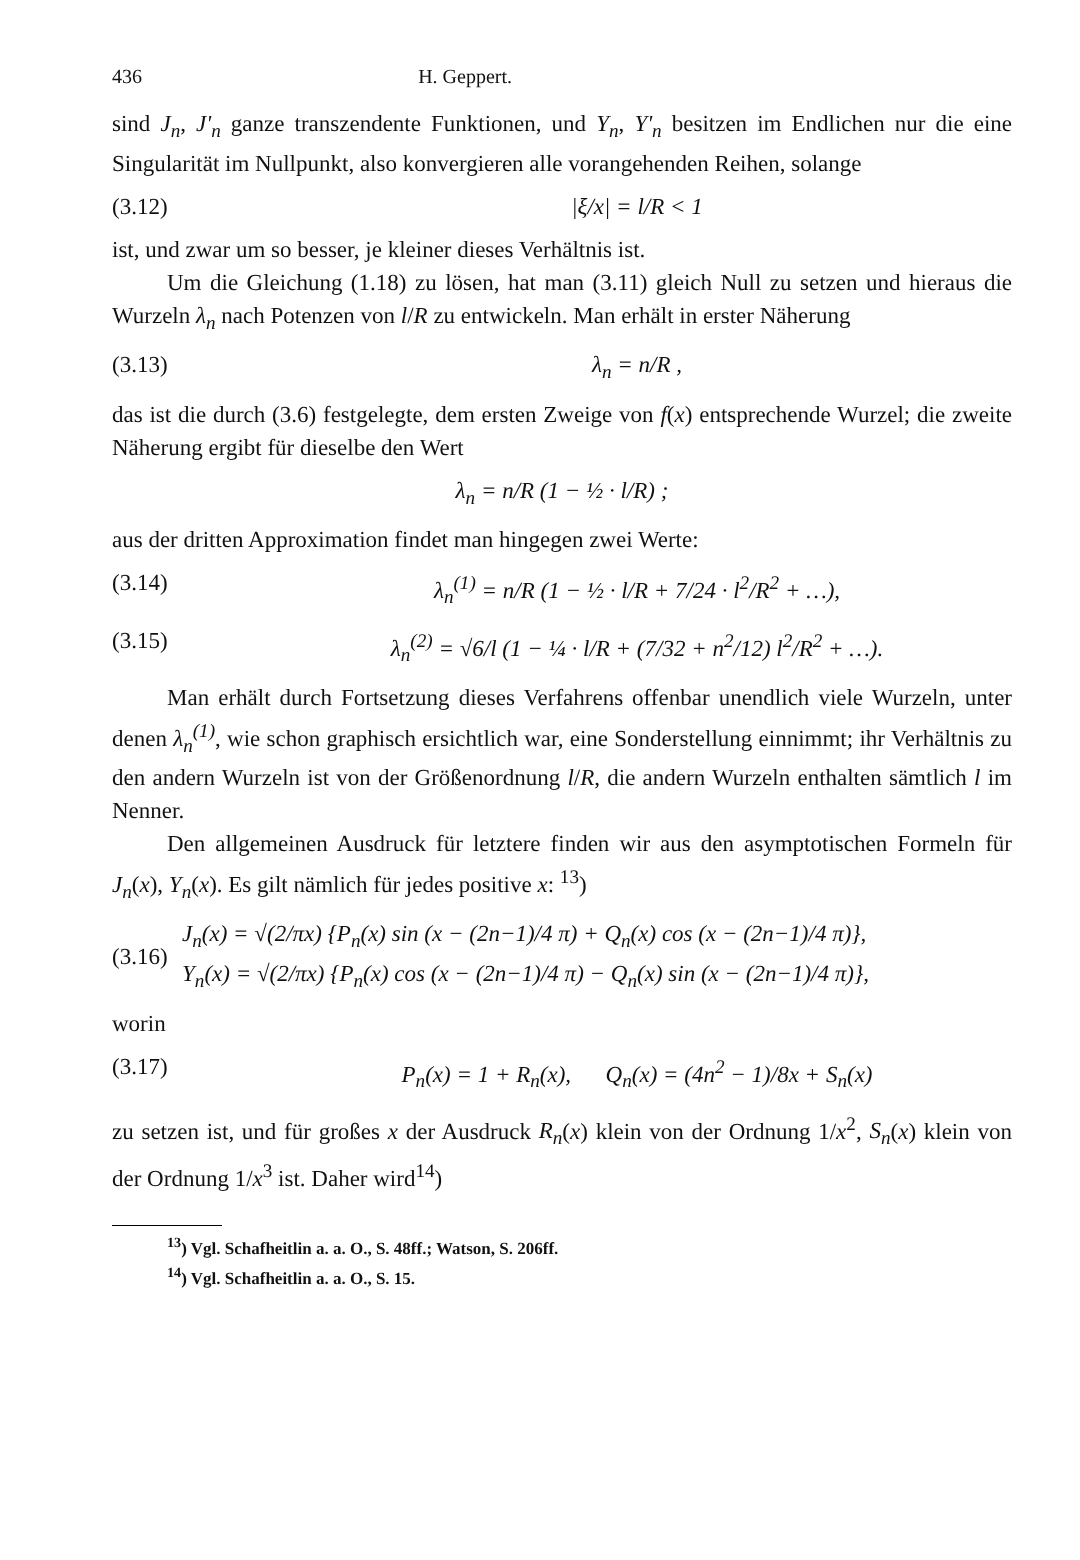436 H. Geppert.
sind J<sub>n</sub>, J'<sub>n</sub> ganze transzendente Funktionen, und Y<sub>n</sub>, Y'<sub>n</sub> besitzen im Endlichen nur die eine Singularität im Nullpunkt, also konvergieren alle vorangehenden Reihen, solange
(3.12) |ξ/x| = l/R < 1
ist, und zwar um so besser, je kleiner dieses Verhältnis ist.
Um die Gleichung (1.18) zu lösen, hat man (3.11) gleich Null zu setzen und hieraus die Wurzeln λ<sub>n</sub> nach Potenzen von l/R zu entwickeln. Man erhält in erster Näherung
(3.13) λ<sub>n</sub> = n/R ,
das ist die durch (3.6) festgelegte, dem ersten Zweige von f(x) entsprechende Wurzel; die zweite Näherung ergibt für dieselbe den Wert
λ<sub>n</sub> = n/R (1 − ½ · l/R) ;
aus der dritten Approximation findet man hingegen zwei Werte:
(3.14) λ<sub>n</sub><sup>(1)</sup> = n/R (1 − ½ · l/R + 7/24 · l<sup>2</sup>/R<sup>2</sup> + …),
(3.15) λ<sub>n</sub><sup>(2)</sup> = √6/l (1 − ¼ · l/R + (7/32 + n<sup>2</sup>/12) l<sup>2</sup>/R<sup>2</sup> + …).
Man erhält durch Fortsetzung dieses Verfahrens offenbar unendlich viele Wurzeln, unter denen λ<sub>n</sub><sup>(1)</sup>, wie schon graphisch ersichtlich war, eine Sonderstellung einnimmt; ihr Verhältnis zu den andern Wurzeln ist von der Größenordnung l/R, die andern Wurzeln enthalten sämtlich l im Nenner.
Den allgemeinen Ausdruck für letztere finden wir aus den asymptotischen Formeln für J<sub>n</sub>(x), Y<sub>n</sub>(x). Es gilt nämlich für jedes positive x: <sup>13</sup>)
(3.16) J<sub>n</sub>(x) = √(2/πx) {P<sub>n</sub>(x) sin (x − (2n−1)/4 π) + Q<sub>n</sub>(x) cos (x − (2n−1)/4 π)},
Y<sub>n</sub>(x) = √(2/πx) {P<sub>n</sub>(x) cos (x − (2n−1)/4 π) − Q<sub>n</sub>(x) sin (x − (2n−1)/4 π)},
worin
(3.17) P<sub>n</sub>(x) = 1 + R<sub>n</sub>(x), Q<sub>n</sub>(x) = (4n<sup>2</sup> − 1)/8x + S<sub>n</sub>(x)
zu setzen ist, und für großes x der Ausdruck R<sub>n</sub>(x) klein von der Ordnung 1/x<sup>2</sup>, S<sub>n</sub>(x) klein von der Ordnung 1/x<sup>3</sup> ist. Daher wird<sup>14</sup>)
<sup>13</sup>) Vgl. Schafheitlin a. a. O., S. 48ff.; Watson, S. 206ff.
<sup>14</sup>) Vgl. Schafheitlin a. a. O., S. 15.